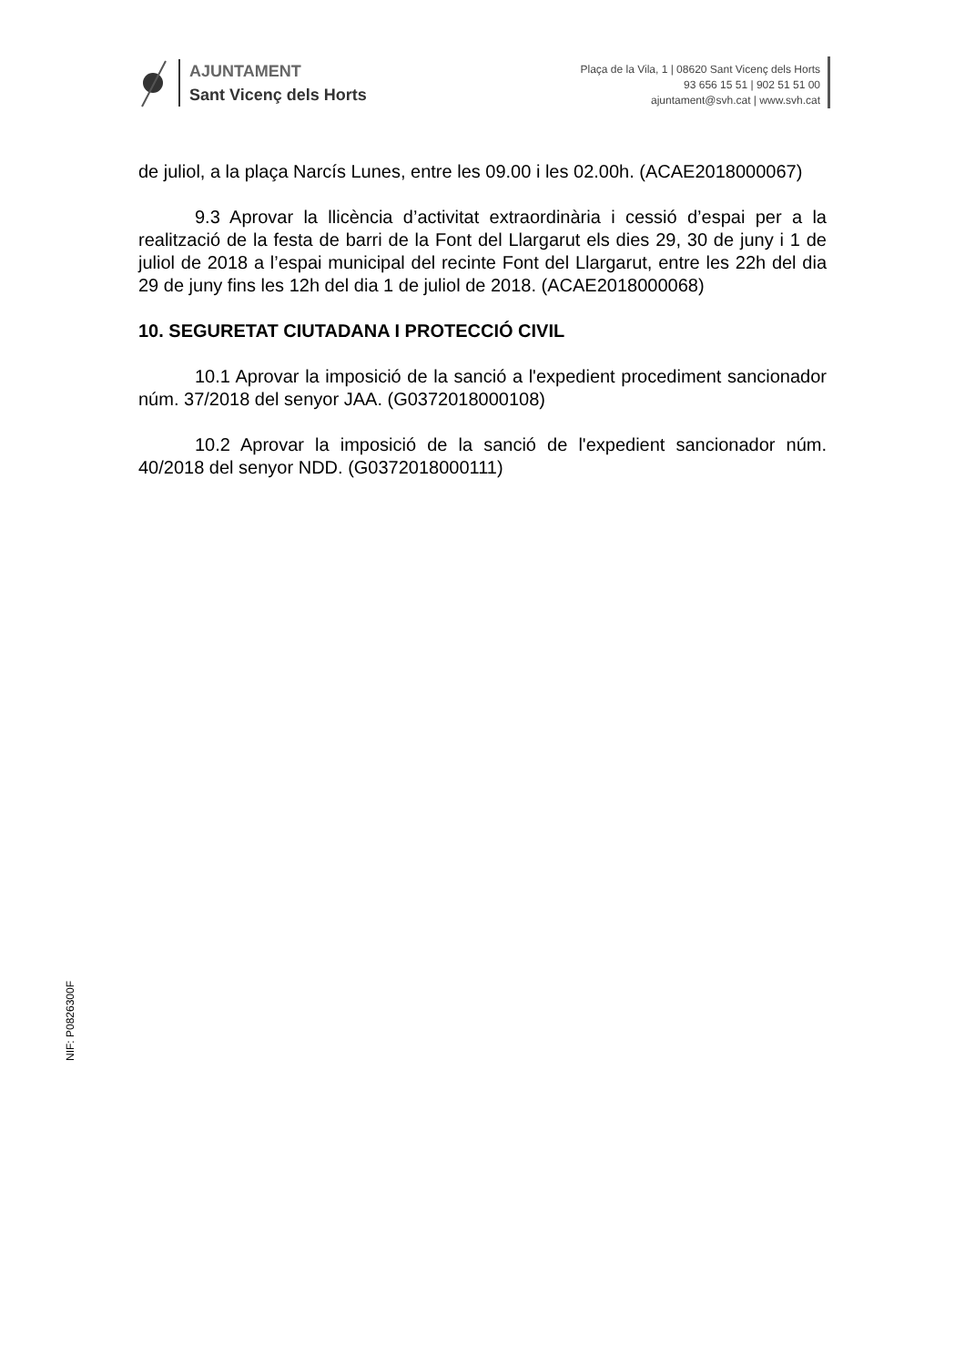AJUNTAMENT
Sant Vicenç dels Horts
Plaça de la Vila, 1 | 08620 Sant Vicenç dels Horts
93 656 15 51 | 902 51 51 00
ajuntament@svh.cat | www.svh.cat
de juliol, a la plaça Narcís Lunes, entre les 09.00 i les 02.00h. (ACAE2018000067)
9.3 Aprovar la llicència d’activitat extraordinària i cessió d’espai per a la realització de la festa de barri de la Font del Llargarut els dies 29, 30 de juny i 1 de juliol de 2018 a l’espai municipal del recinte Font del Llargarut, entre les 22h del dia 29 de juny fins les 12h del dia 1 de juliol de 2018. (ACAE2018000068)
10. SEGURETAT CIUTADANA I PROTECCIÓ CIVIL
10.1 Aprovar la imposició de la sanció a l'expedient procediment sancionador núm. 37/2018 del senyor JAA. (G0372018000108)
10.2 Aprovar la imposició de la sanció de l'expedient sancionador núm. 40/2018 del senyor NDD. (G0372018000111)
NIF: P0826300F